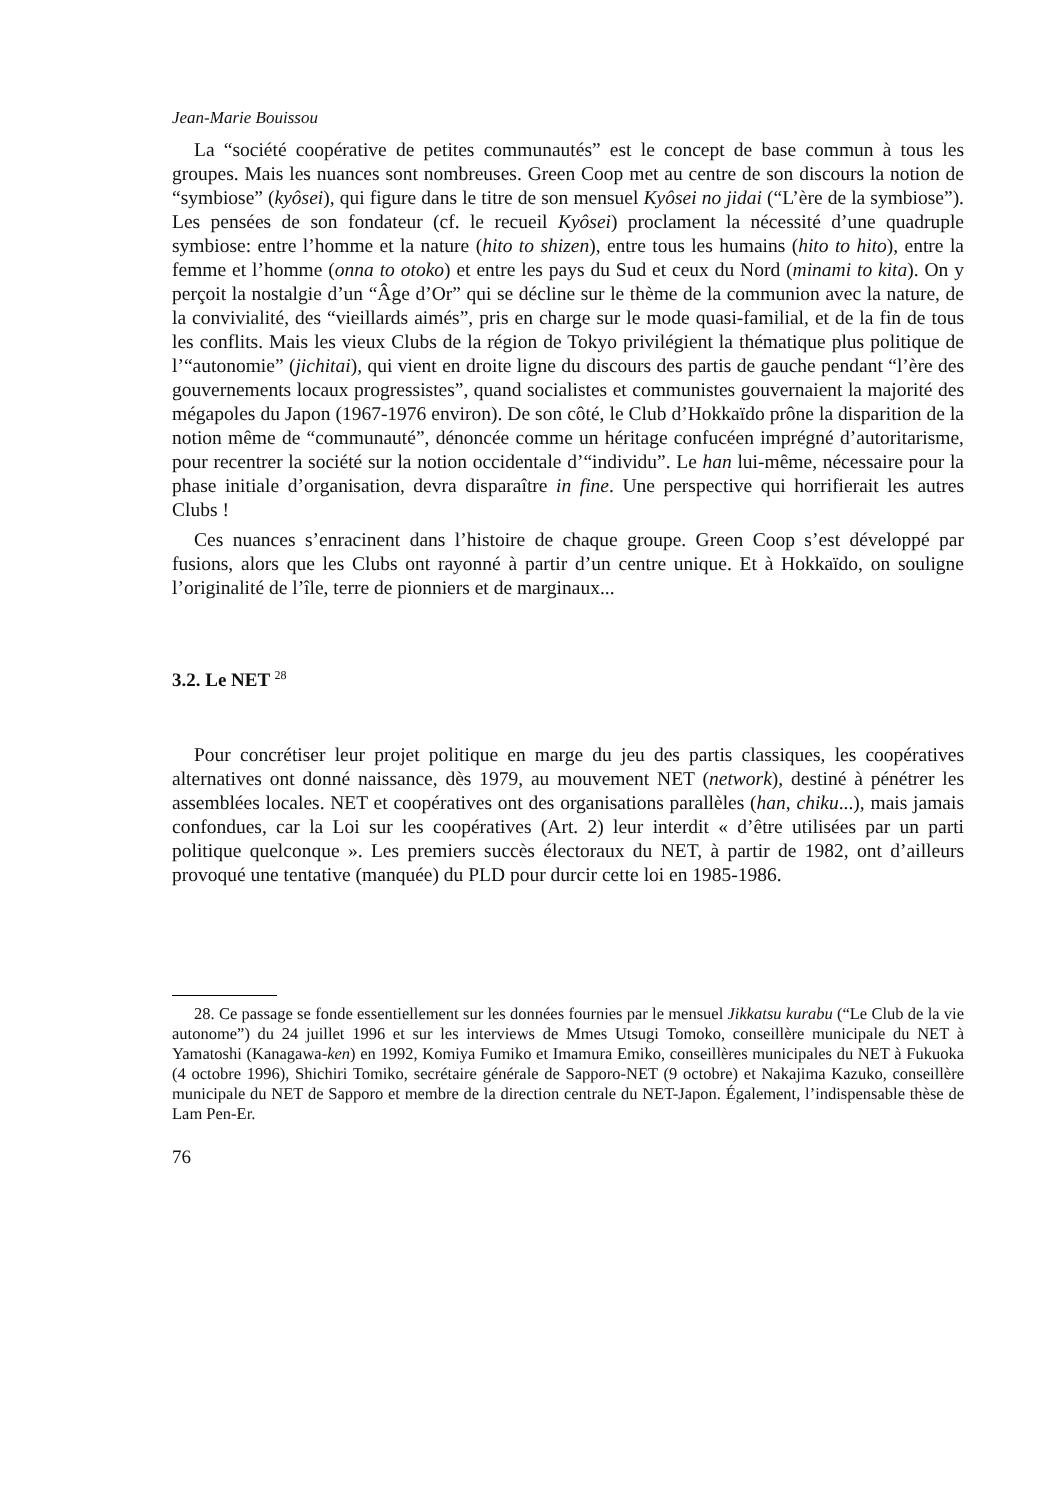Jean-Marie Bouissou
La “société coopérative de petites communautés” est le concept de base commun à tous les groupes. Mais les nuances sont nombreuses. Green Coop met au centre de son discours la notion de “symbiose” (kyôsei), qui figure dans le titre de son mensuel Kyôsei no jidai (“L’ère de la symbiose”). Les pensées de son fondateur (cf. le recueil Kyôsei) proclament la nécessité d’une quadruple symbiose: entre l’homme et la nature (hito to shizen), entre tous les humains (hito to hito), entre la femme et l’homme (onna to otoko) et entre les pays du Sud et ceux du Nord (minami to kita). On y perçoit la nostalgie d’un “Âge d’Or” qui se décline sur le thème de la communion avec la nature, de la convivialité, des “vieillards aimés”, pris en charge sur le mode quasi-familial, et de la fin de tous les conflits. Mais les vieux Clubs de la région de Tokyo privilégient la thématique plus politique de l’“autonomie” (jichitai), qui vient en droite ligne du discours des partis de gauche pendant “l’ère des gouvernements locaux progressistes”, quand socialistes et communistes gouvernaient la majorité des mégapoles du Japon (1967-1976 environ). De son côté, le Club d’Hokkaïdo prône la disparition de la notion même de “communauté”, dénoncée comme un héritage confucéen imprégné d’autoritarisme, pour recentrer la société sur la notion occidentale d’“individu”. Le han lui-même, nécessaire pour la phase initiale d’organisation, devra disparaître in fine. Une perspective qui horrifierait les autres Clubs !
Ces nuances s’enracinent dans l’histoire de chaque groupe. Green Coop s’est développé par fusions, alors que les Clubs ont rayonné à partir d’un centre unique. Et à Hokkaïdo, on souligne l’originalité de l’île, terre de pionniers et de marginaux...
3.2. Le NET <sup>28</sup>
Pour concrétiser leur projet politique en marge du jeu des partis classiques, les coopératives alternatives ont donné naissance, dès 1979, au mouvement NET (network), destiné à pénétrer les assemblées locales. NET et coopératives ont des organisations parallèles (han, chiku...), mais jamais confondues, car la Loi sur les coopératives (Art. 2) leur interdit « d’être utilisées par un parti politique quelconque ». Les premiers succès électoraux du NET, à partir de 1982, ont d’ailleurs provoqué une tentative (manquée) du PLD pour durcir cette loi en 1985-1986.
28. Ce passage se fonde essentiellement sur les données fournies par le mensuel Jikkatsu kurabu (“Le Club de la vie autonome”) du 24 juillet 1996 et sur les interviews de Mmes Utsugi Tomoko, conseillère municipale du NET à Yamatoshi (Kanagawa-ken) en 1992, Komiya Fumiko et Imamura Emiko, conseillères municipales du NET à Fukuoka (4 octobre 1996), Shichiri Tomiko, secrétaire générale de Sapporo-NET (9 octobre) et Nakajima Kazuko, conseillère municipale du NET de Sapporo et membre de la direction centrale du NET-Japon. Également, l’indispensable thèse de Lam Pen-Er.
76